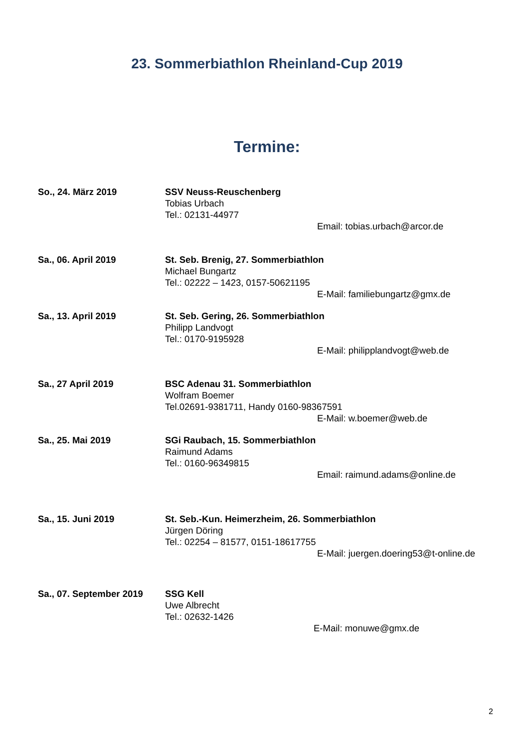23. Sommerbiathlon Rheinland-Cup 2019
Termine:
So., 24. März 2019 SSV Neuss-Reuschenberg
Tobias Urbach
Tel.: 02131-44977
Email: tobias.urbach@arcor.de
Sa., 06. April 2019 St. Seb. Brenig, 27. Sommerbiathlon
Michael Bungartz
Tel.: 02222 – 1423, 0157-50621195
E-Mail: familiebungartz@gmx.de
Sa., 13. April 2019 St. Seb. Gering, 26. Sommerbiathlon
Philipp Landvogt
Tel.: 0170-9195928
E-Mail: philipplandvogt@web.de
Sa., 27 April 2019 BSC Adenau 31. Sommerbiathlon
Wolfram Boemer
Tel.02691-9381711, Handy 0160-98367591
E-Mail: w.boemer@web.de
Sa., 25. Mai 2019 SGi Raubach, 15. Sommerbiathlon
Raimund Adams
Tel.: 0160-96349815
Email: raimund.adams@online.de
Sa., 15. Juni 2019 St. Seb.-Kun. Heimerzheim, 26. Sommerbiathlon
Jürgen Döring
Tel.: 02254 – 81577, 0151-18617755
E-Mail: juergen.doering53@t-online.de
Sa., 07. September 2019
SSG Kell
Uwe Albrecht
Tel.: 02632-1426
E-Mail: monuwe@gmx.de
2